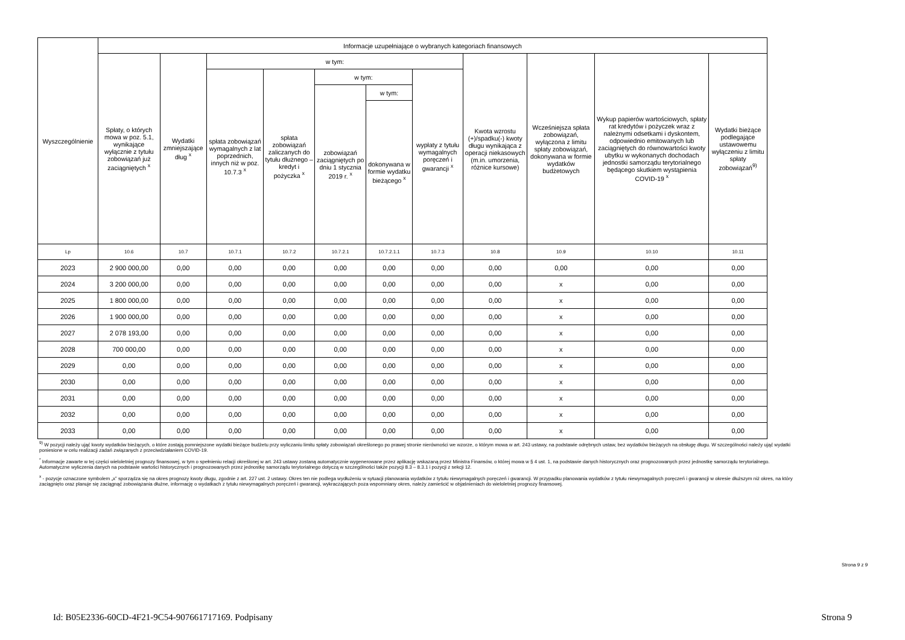| Wyszczególnienie | Informacje uzupełniające o wybranych kategoriach finansowych | | | | | | | | | | |
| --- | --- | --- | --- | --- | --- | --- | --- | --- | --- | --- | --- |
| | Spłaty, o których mowa w poz. 5.1, wynikające wyłącznie z tytułu zobowiązań już zaciągniętych <sup>x</sup> | Wydatki zmniejszające dług <sup>x</sup> | w tym: | | | | | Kwota wzrostu (+)/spadku(-) kwoty długu wynikająca z operacji niekasowych (m.in. umorzenia, różnice kursowe) | Wcześniejsza spłata zobowiązań, wyłączona z limitu spłaty zobowiązań, dokonywana w formie wydatków budżetowych | Wykup papierów wartościowych, spłaty rat kredytów i pożyczek wraz z należnymi odsetkami i dyskontem, odpowiednio emitowanych lub zaciągniętych do równowartości kwoty ubytku w wykonanych dochodach jednostki samorządu terytorialnego będącego skutkiem wystąpienia COVID-19 <sup>x</sup> | Wydatki bieżące podlegające ustawowemu wyłączeniu z limitu spłaty zobowiązań<sup>9)</sup> |
| | | | spłata zobowiązań wymagalnych z lat poprzednich, innych niż w poz. 10.7.3 <sup>x</sup> | spłata zobowiązań zaliczanych do tytułu dłużnego – kredyt i pożyczka <sup>x</sup> | w tym: | | wypłaty z tytułu wymagalnych poręczeń i gwarancji <sup>x</sup> | | | | |
| | | | | | zobowiązań zaciągniętych po dniu 1 stycznia 2019 r. <sup>x</sup> | w tym: | | | | | |
| | | | | | | dokonywana w formie wydatku bieżącego <sup>x</sup> | | | | | |
| Lp | 10.6 | 10.7 | 10.7.1 | 10.7.2 | 10.7.2.1 | 10.7.2.1.1 | 10.7.3 | 10.8 | 10.9 | 10.10 | 10.11 |
| 2023 | 2 900 000,00 | 0,00 | 0,00 | 0,00 | 0,00 | 0,00 | 0,00 | 0,00 | 0,00 | 0,00 | 0,00 |
| 2024 | 3 200 000,00 | 0,00 | 0,00 | 0,00 | 0,00 | 0,00 | 0,00 | 0,00 | x | 0,00 | 0,00 |
| 2025 | 1 800 000,00 | 0,00 | 0,00 | 0,00 | 0,00 | 0,00 | 0,00 | 0,00 | x | 0,00 | 0,00 |
| 2026 | 1 900 000,00 | 0,00 | 0,00 | 0,00 | 0,00 | 0,00 | 0,00 | 0,00 | x | 0,00 | 0,00 |
| 2027 | 2 078 193,00 | 0,00 | 0,00 | 0,00 | 0,00 | 0,00 | 0,00 | 0,00 | x | 0,00 | 0,00 |
| 2028 | 700 000,00 | 0,00 | 0,00 | 0,00 | 0,00 | 0,00 | 0,00 | 0,00 | x | 0,00 | 0,00 |
| 2029 | 0,00 | 0,00 | 0,00 | 0,00 | 0,00 | 0,00 | 0,00 | 0,00 | x | 0,00 | 0,00 |
| 2030 | 0,00 | 0,00 | 0,00 | 0,00 | 0,00 | 0,00 | 0,00 | 0,00 | x | 0,00 | 0,00 |
| 2031 | 0,00 | 0,00 | 0,00 | 0,00 | 0,00 | 0,00 | 0,00 | 0,00 | x | 0,00 | 0,00 |
| 2032 | 0,00 | 0,00 | 0,00 | 0,00 | 0,00 | 0,00 | 0,00 | 0,00 | x | 0,00 | 0,00 |
| 2033 | 0,00 | 0,00 | 0,00 | 0,00 | 0,00 | 0,00 | 0,00 | 0,00 | x | 0,00 | 0,00 |
<sup>9)</sup> W pozycji należy ująć kwoty wydatków bieżących, o które zostają pomniejszone wydatki bieżące budżetu przy wyliczaniu limitu spłaty zobowiązań określonego po prawej stronie nierówności we wzorze, o którym mowa w art. 243 ustawy, na podstawie odrębnych ustaw, bez wydatków bieżących na obsługę długu. W szczególności należy ująć wydatki poniesione w celu realizacji zadań związanych z przeciwdziałaniem COVID-19.
<sup>*</sup> Informacje zawarte w tej części wieloletniej prognozy finansowej, w tym o spełnieniu relacji określonej w art. 243 ustawy zostaną automatycznie wygenerowane przez aplikację wskazaną przez Ministra Finansów, o której mowa w § 4 ust. 1, na podstawie danych historycznych oraz prognozowanych przez jednostkę samorządu terytorialnego. Automatyczne wyliczenia danych na podstawie wartości historycznych i prognozowanych przez jednostkę samorządu terytorialnego dotyczą w szczególności także pozycji 8.3 – 8.3.1 i pozycji z sekcji 12.
<sup>x</sup> - pozycje oznaczone symbolem „x” sporządza się na okres prognozy kwoty długu, zgodnie z art. 227 ust. 2 ustawy. Okres ten nie podlega wydłużeniu w sytuacji planowania wydatków z tytułu niewymagalnych poręczeń i gwarancji. W przypadku planowania wydatków z tytułu niewymagalnych poręczeń i gwarancji w okresie dłuższym niż okres, na który zaciągnięto oraz planuje się zaciągnąć zobowiązania dłużne, informację o wydatkach z tytułu niewymagalnych poręczeń i gwarancji, wykraczających poza wspomniany okres, należy zamieścić w objaśnieniach do wieloletniej prognozy finansowej.
Strona 9 z 9
Id: B05E2336-60CD-4F21-9C54-907661717169. Podpisany Strona 9